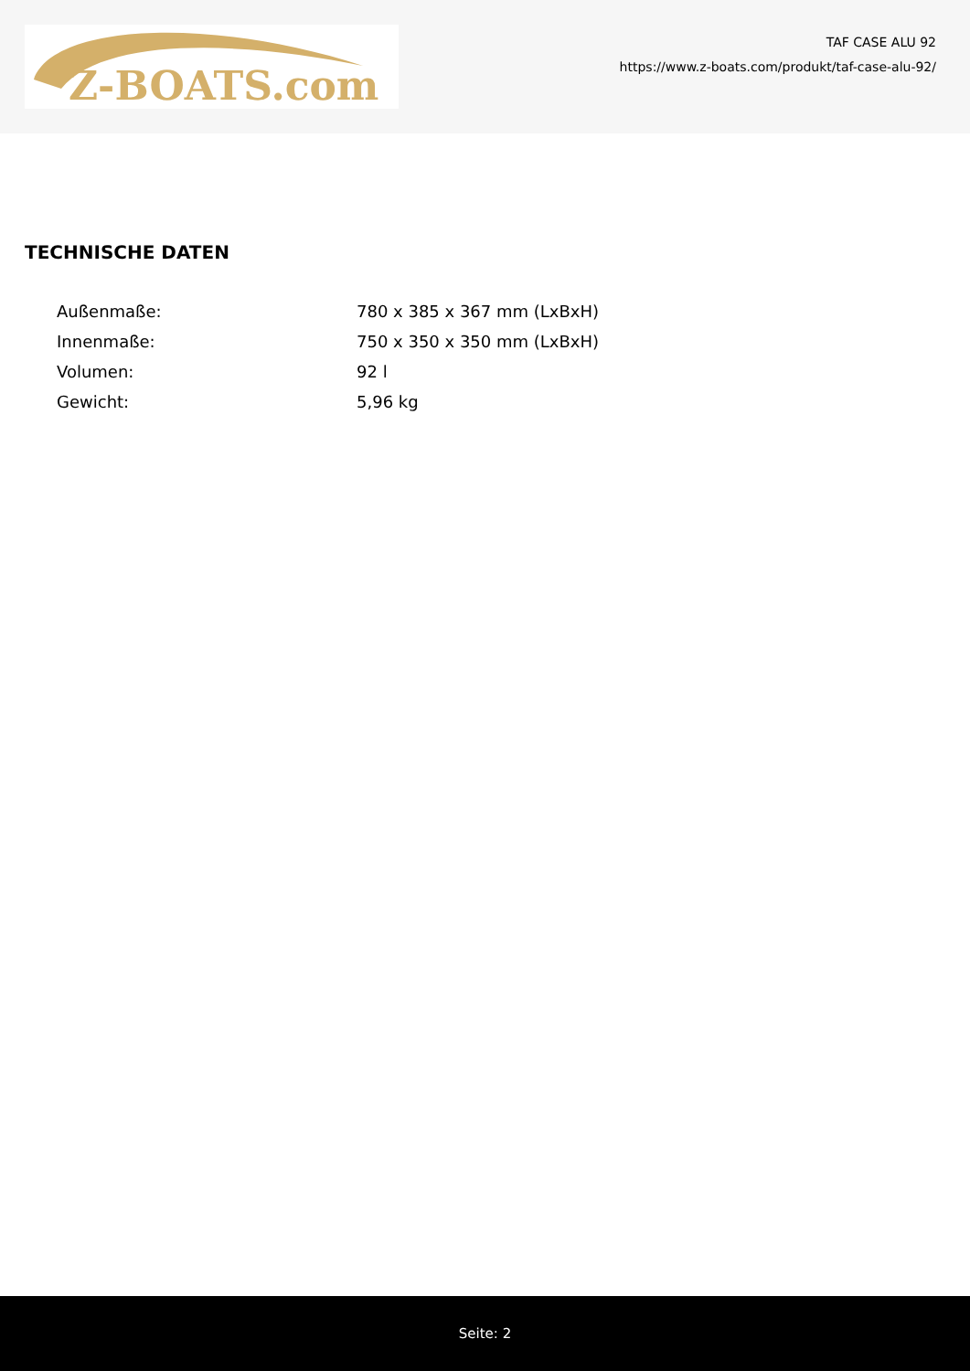Z-BOATS.com
TAF CASE ALU 92
https://www.z-boats.com/produkt/taf-case-alu-92/
TECHNISCHE DATEN
| Außenmaße: | 780 x 385 x 367 mm (LxBxH) |
| Innenmaße: | 750 x 350 x 350 mm (LxBxH) |
| Volumen: | 92 l |
| Gewicht: | 5,96 kg |
Seite: 2